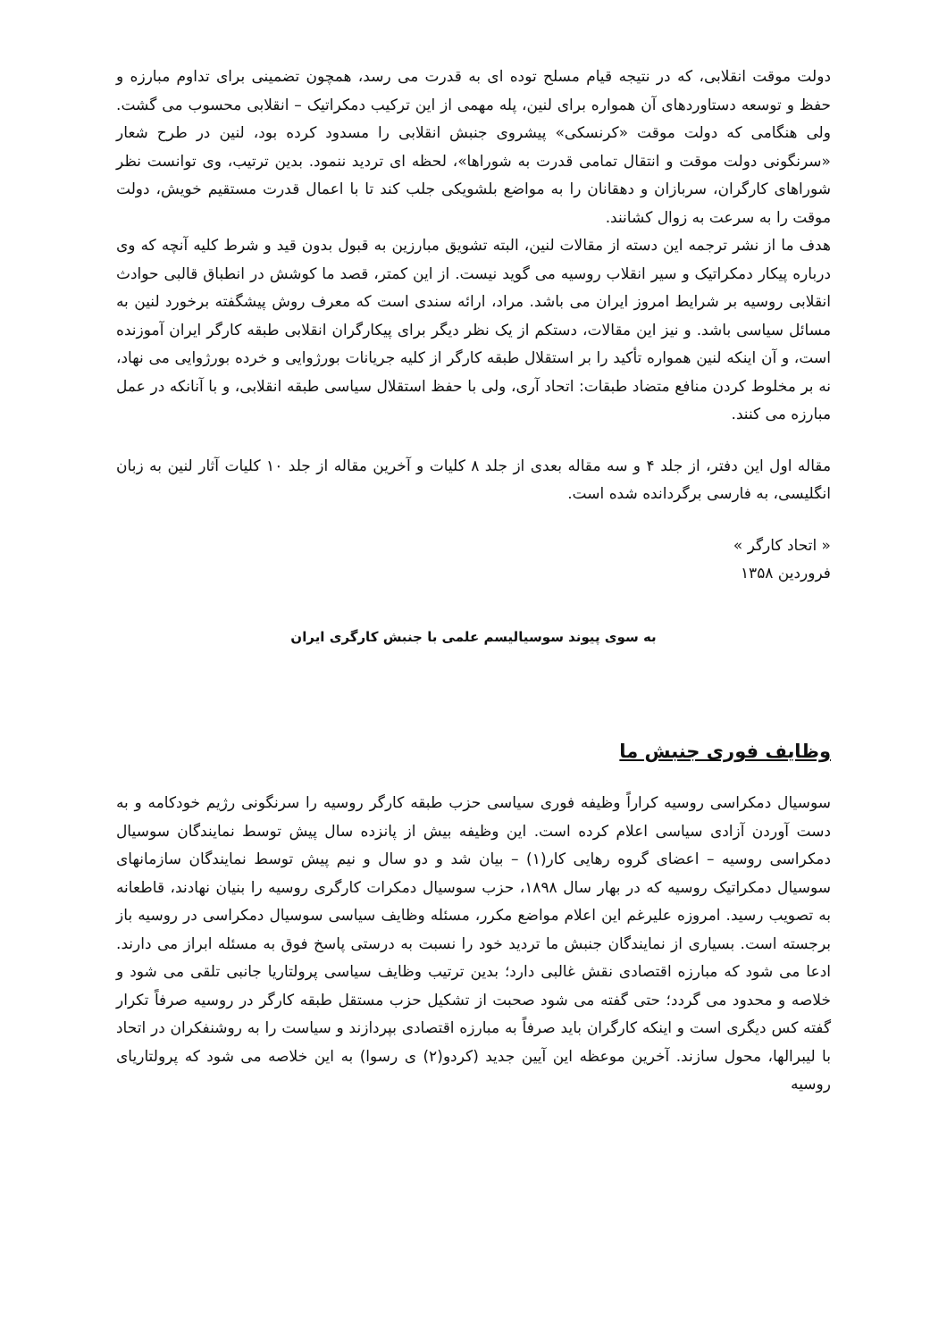دولت موقت انقلابی، که در نتیجه قیام مسلح توده ای به قدرت می رسد، همچون تضمینی برای تداوم مبارزه و حفظ و توسعه دستاوردهای آن همواره برای لنین، پله مهمی از این ترکیب دمکراتیک – انقلابی محسوب می گشت. ولی هنگامی که دولت موقت «کرنسکی» پیشروی جنبش انقلابی را مسدود کرده بود، لنین در طرح شعار «سرنگونی دولت موقت و انتقال تمامی قدرت به شوراها»، لحظه ای تردید ننمود. بدین ترتیب، وی توانست نظر شوراهای کارگران، سربازان و دهقانان را به مواضع بلشویکی جلب کند تا با اعمال قدرت مستقیم خویش، دولت موقت را به سرعت به زوال کشانند.
هدف ما از نشر ترجمه این دسته از مقالات لنین، البته تشویق مبارزین به قبول بدون قید و شرط کلیه آنچه که وی درباره پیکار دمکراتیک و سیر انقلاب روسیه می گوید نیست. از این کمتر، قصد ما کوشش در انطباق قالبی حوادث انقلابی روسیه بر شرایط امروز ایران می باشد. مراد، ارائه سندی است که معرف روش پیشگفته برخورد لنین به مسائل سیاسی باشد. و نیز این مقالات، دستکم از یک نظر دیگر برای پیکارگران انقلابی طبقه کارگر ایران آموزنده است، و آن اینکه لنین همواره تأکید را بر استقلال طبقه کارگر از کلیه جریانات بورژوایی و خرده بورژوایی می نهاد، نه بر مخلوط کردن منافع متضاد طبقات: اتحاد آری، ولی با حفظ استقلال سیاسی طبقه انقلابی، و با آنانکه در عمل مبارزه می کنند.
مقاله اول این دفتر، از جلد ۴ و سه مقاله بعدی از جلد ۸ کلیات و آخرین مقاله از جلد ۱۰ کلیات آثار لنین به زبان انگلیسی، به فارسی برگردانده شده است.
« اتحاد کارگر »
فروردین ۱۳۵۸
به سوی پیوند سوسیالیسم علمی با جنبش کارگری ایران
وظایف فوری جنبش ما
سوسیال دمکراسی روسیه کراراً وظیفه فوری سیاسی حزب طبقه کارگر روسیه را سرنگونی رژیم خودکامه و به دست آوردن آزادی سیاسی اعلام کرده است. این وظیفه بیش از پانزده سال پیش توسط نمایندگان سوسیال دمکراسی روسیه – اعضای گروه رهایی کار(۱) – بیان شد و دو سال و نیم پیش توسط نمایندگان سازمانهای سوسیال دمکراتیک روسیه که در بهار سال ۱۸۹۸، حزب سوسیال دمکرات کارگری روسیه را بنیان نهادند، قاطعانه به تصویب رسید. امروزه علیرغم این اعلام مواضع مکرر، مسئله وظایف سیاسی سوسیال دمکراسی در روسیه باز برجسته است. بسیاری از نمایندگان جنبش ما تردید خود را نسبت به درستی پاسخ فوق به مسئله ابراز می دارند. ادعا می شود که مبارزه اقتصادی نقش غالبی دارد؛ بدین ترتیب وظایف سیاسی پرولتاریا جانبی تلقی می شود و خلاصه و محدود می گردد؛ حتی گفته می شود صحبت از تشکیل حزب مستقل طبقه کارگر در روسیه صرفاً تکرار گفته کس دیگری است و اینکه کارگران باید صرفاً به مبارزه اقتصادی بپردازند و سیاست را به روشنفکران در اتحاد با لیبرالها، محول سازند. آخرین موعظه این آیین جدید (کردو(۲) ی رسوا) به این خلاصه می شود که پرولتاریای روسیه